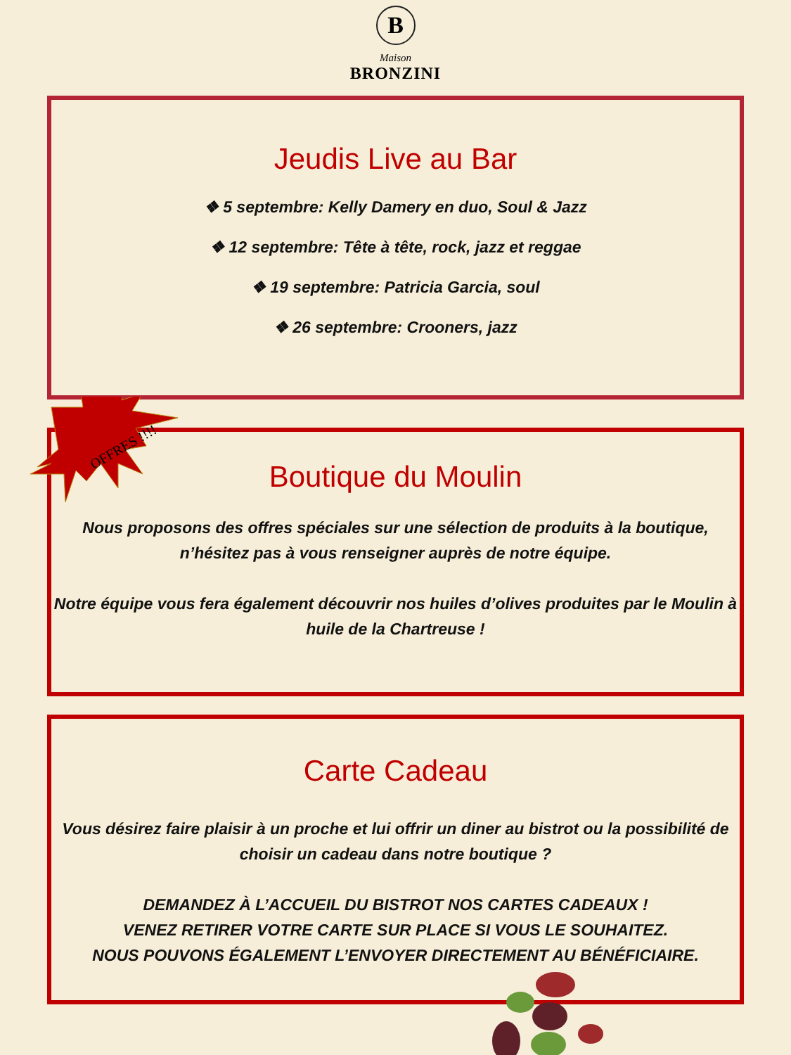B
Maison
BRONZINI
Jeudis Live au Bar
❖ 5 septembre: Kelly Damery en duo, Soul & Jazz
❖ 12 septembre: Tête à tête, rock, jazz et reggae
❖ 19 septembre: Patricia Garcia, soul
❖ 26 septembre: Crooners, jazz
OFFRES !!!!
Boutique du Moulin
Nous proposons des offres spéciales sur une sélection de produits à la boutique, n’hésitez pas à vous renseigner auprès de notre équipe.
Notre équipe vous fera également découvrir nos huiles d’olives produites par le Moulin à huile de la Chartreuse !
Carte Cadeau
Vous désirez faire plaisir à un proche et lui offrir un diner au bistrot ou la possibilité de choisir un cadeau dans notre boutique ?
DEMANDEZ À L’ACCUEIL DU BISTROT NOS CARTES CADEAUX !
VENEZ RETIRER VOTRE CARTE SUR PLACE SI VOUS LE SOUHAITEZ.
NOUS POUVONS ÉGALEMENT L’ENVOYER DIRECTEMENT AU BÉNÉFICIAIRE.